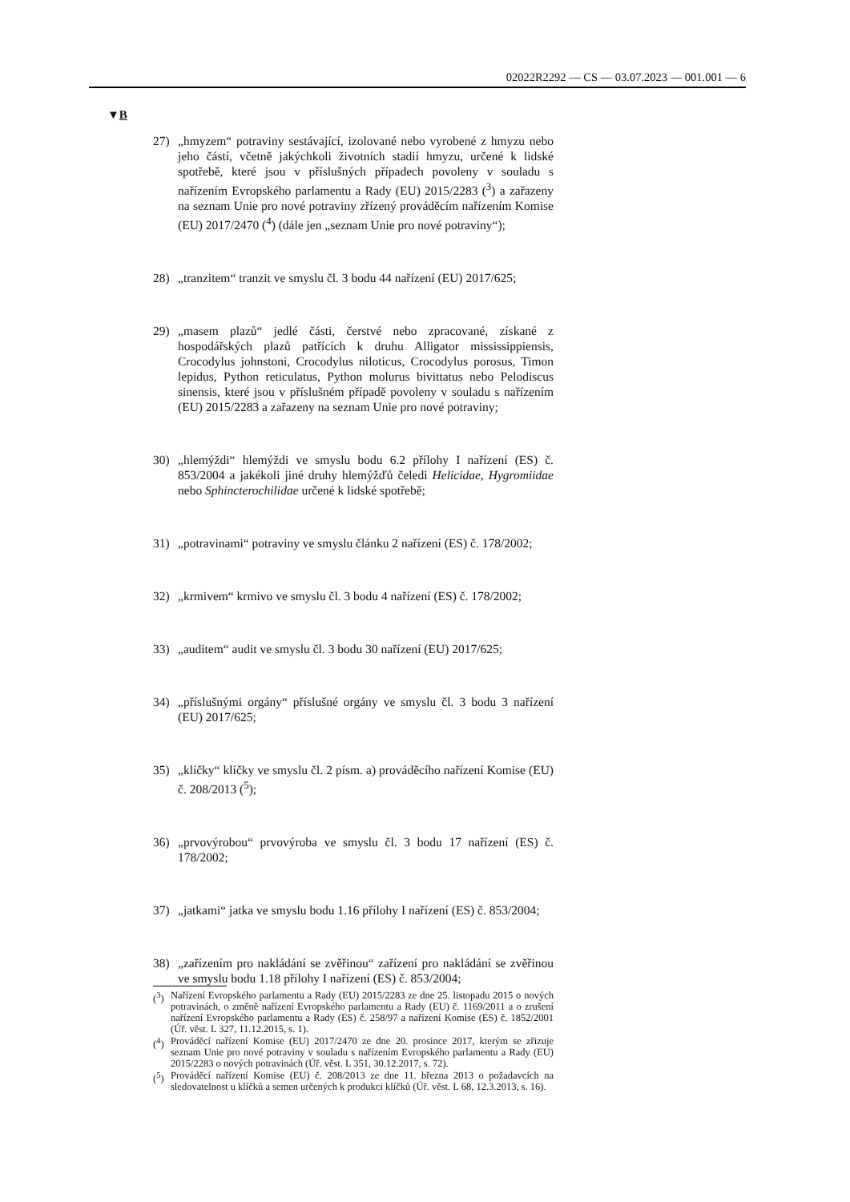02022R2292 — CS — 03.07.2023 — 001.001 — 6
▼B
27) „hmyzem“ potraviny sestávající, izolované nebo vyrobené z hmyzu nebo jeho částí, včetně jakýchkoli životních stadií hmyzu, určené k lidské spotřebě, které jsou v příslušných případech povoleny v souladu s nařízením Evropského parlamentu a Rady (EU) 2015/2283 (<sup>3</sup>) a zařazeny na seznam Unie pro nové potraviny zřízený prováděcím nařízením Komise (EU) 2017/2470 (<sup>4</sup>) (dále jen „seznam Unie pro nové potraviny“);
28) „tranzitem“ tranzit ve smyslu čl. 3 bodu 44 nařízení (EU) 2017/625;
29) „masem plazů“ jedlé části, čerstvé nebo zpracované, získané z hospodářských plazů patřících k druhu Alligator mississippiensis, Crocodylus johnstoni, Crocodylus niloticus, Crocodylus porosus, Timon lepidus, Python reticulatus, Python molurus bivittatus nebo Pelodiscus sinensis, které jsou v příslušném případě povoleny v souladu s nařízením (EU) 2015/2283 a zařazeny na seznam Unie pro nové potraviny;
30) „hlemýždi“ hlemýždi ve smyslu bodu 6.2 přílohy I nařízení (ES) č. 853/2004 a jakékoli jiné druhy hlemýžďů čeledi Helicidae, Hygromiidae nebo Sphincterochilidae určené k lidské spotřebě;
31) „potravinami“ potraviny ve smyslu článku 2 nařízení (ES) č. 178/2002;
32) „krmivem“ krmivo ve smyslu čl. 3 bodu 4 nařízení (ES) č. 178/2002;
33) „auditem“ audit ve smyslu čl. 3 bodu 30 nařízení (EU) 2017/625;
34) „příslušnými orgány“ příslušné orgány ve smyslu čl. 3 bodu 3 nařízení (EU) 2017/625;
35) „klíčky“ klíčky ve smyslu čl. 2 písm. a) prováděcího nařízení Komise (EU) č. 208/2013 (<sup>5</sup>);
36) „prvovýrobou“ prvovýroba ve smyslu čl. 3 bodu 17 nařízení (ES) č. 178/2002;
37) „jatkami“ jatka ve smyslu bodu 1.16 přílohy I nařízení (ES) č. 853/2004;
38) „zařízením pro nakládání se zvěřinou“ zařízení pro nakládání se zvěřinou ve smyslu bodu 1.18 přílohy I nařízení (ES) č. 853/2004;
(<sup>3</sup>) Nařízení Evropského parlamentu a Rady (EU) 2015/2283 ze dne 25. listopadu 2015 o nových potravinách, o změně nařízení Evropského parlamentu a Rady (EU) č. 1169/2011 a o zrušení nařízení Evropského parlamentu a Rady (ES) č. 258/97 a nařízení Komise (ES) č. 1852/2001 (Úř. věst. L 327, 11.12.2015, s. 1).
(<sup>4</sup>) Prováděcí nařízení Komise (EU) 2017/2470 ze dne 20. prosince 2017, kterým se zřizuje seznam Unie pro nové potraviny v souladu s nařízením Evropského parlamentu a Rady (EU) 2015/2283 o nových potravinách (Úř. věst. L 351, 30.12.2017, s. 72).
(<sup>5</sup>) Prováděcí nařízení Komise (EU) č. 208/2013 ze dne 11. března 2013 o požadavcích na sledovatelnost u klíčků a semen určených k produkci klíčků (Úř. věst. L 68, 12.3.2013, s. 16).